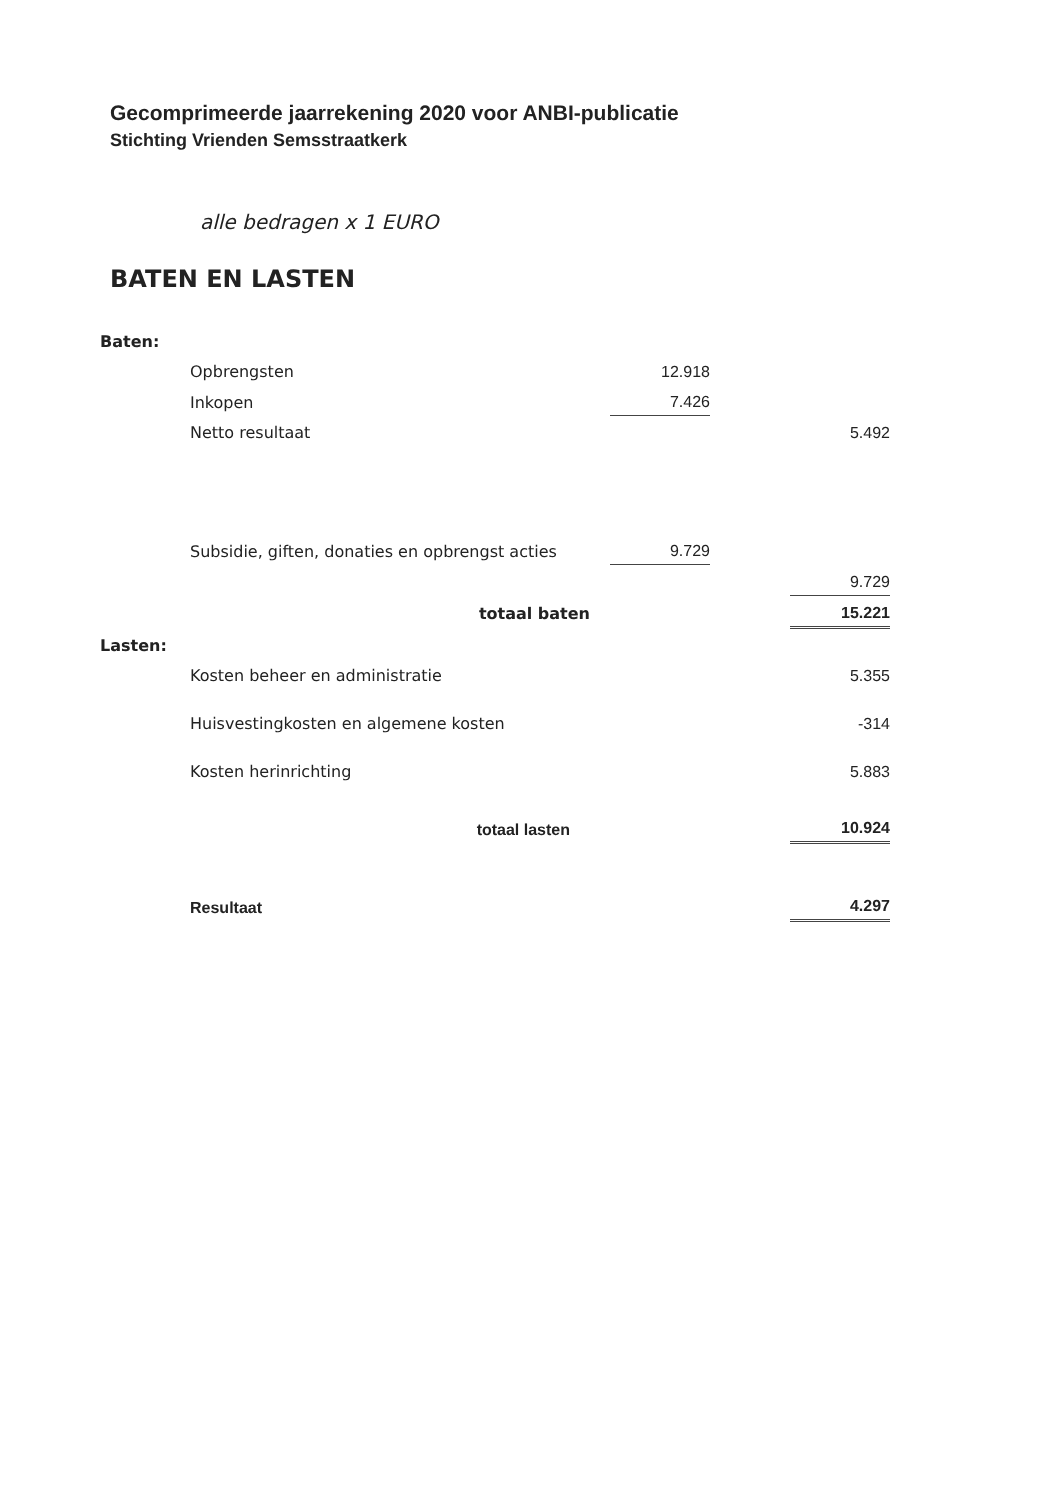Gecomprimeerde jaarrekening 2020 voor ANBI-publicatie
Stichting Vrienden Semsstraatkerk
alle bedragen x 1 EURO
BATEN EN LASTEN
| Baten: | | | | |
| | Opbrengsten | 12.918 | | |
| | Inkopen | 7.426 | | |
| | Netto resultaat | | | 5.492 |
| | Subsidie, giften, donaties en opbrengst acties | 9.729 | | |
| | | | | 9.729 |
| | totaal baten | | | 15.221 |
| Lasten: | | | | |
| | Kosten beheer en administratie | | | 5.355 |
| | Huisvestingkosten en algemene kosten | | | -314 |
| | Kosten herinrichting | | | 5.883 |
| | totaal lasten | | | 10.924 |
| | Resultaat | | | 4.297 |